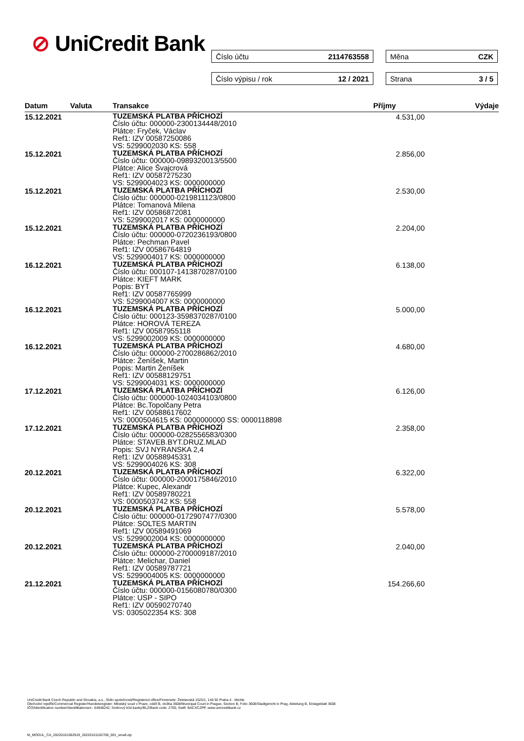⊘ UniCredit Bank Číslo účtu 2114763558 Měna CZK
Číslo výpisu / rok 12 / 2021 Strana 3 / 5
| Datum | Valuta | Transakce | Příjmy | Výdaje |
| --- | --- | --- | --- | --- |
| 15.12.2021 | | TUZEMSKÁ PLATBA PŘÍCHOZÍ Číslo účtu: 000000-2300134448/2010 Plátce: Fryček, Václav Ref1: IZV 00587250086 VS: 5299002030 KS: 558 | 4.531,00 | |
| 15.12.2021 | | TUZEMSKÁ PLATBA PŘÍCHOZÍ Číslo účtu: 000000-0989320013/5500 Plátce: Alice Švajcrová Ref1: IZV 00587275230 VS: 5299004023 KS: 0000000000 | 2.856,00 | |
| 15.12.2021 | | TUZEMSKÁ PLATBA PŘÍCHOZÍ Číslo účtu: 000000-0219811123/0800 Plátce: Tomanová Milena Ref1: IZV 00586872081 VS: 5299002017 KS: 0000000000 | 2.530,00 | |
| 15.12.2021 | | TUZEMSKÁ PLATBA PŘÍCHOZÍ Číslo účtu: 000000-0720236193/0800 Plátce: Pechman Pavel Ref1: IZV 00586764819 VS: 5299004017 KS: 0000000000 | 2.204,00 | |
| 16.12.2021 | | TUZEMSKÁ PLATBA PŘÍCHOZÍ Číslo účtu: 000107-1413870287/0100 Plátce: KIEFT MARK Popis: BYT Ref1: IZV 00587765999 VS: 5299004007 KS: 0000000000 | 6.138,00 | |
| 16.12.2021 | | TUZEMSKÁ PLATBA PŘÍCHOZÍ Číslo účtu: 000123-3598370287/0100 Plátce: HOROVÁ TEREZA Ref1: IZV 00587955118 VS: 5299002009 KS: 0000000000 | 5.000,00 | |
| 16.12.2021 | | TUZEMSKÁ PLATBA PŘÍCHOZÍ Číslo účtu: 000000-2700286862/2010 Plátce: Ženíšek, Martin Popis: Martin Ženíšek Ref1: IZV 00588129751 VS: 5299004031 KS: 0000000000 | 4.680,00 | |
| 17.12.2021 | | TUZEMSKÁ PLATBA PŘÍCHOZÍ Číslo účtu: 000000-1024034103/0800 Plátce: Bc.Topolčany Petra Ref1: IZV 00588617602 VS: 0000504615 KS: 0000000000 SS: 0000118898 | 6.126,00 | |
| 17.12.2021 | | TUZEMSKÁ PLATBA PŘÍCHOZÍ Číslo účtu: 000000-0282556583/0300 Plátce: STAVEB.BYT.DRUZ.MLAD Popis: SVJ NYRANSKA 2,4 Ref1: IZV 00588945331 VS: 5299004026 KS: 308 | 2.358,00 | |
| 20.12.2021 | | TUZEMSKÁ PLATBA PŘÍCHOZÍ Číslo účtu: 000000-2000175846/2010 Plátce: Kupec, Alexandr Ref1: IZV 00589780221 VS: 0000503742 KS: 558 | 6.322,00 | |
| 20.12.2021 | | TUZEMSKÁ PLATBA PŘÍCHOZÍ Číslo účtu: 000000-0172907477/0300 Plátce: SOLTES MARTIN Ref1: IZV 00589491069 VS: 5299002004 KS: 0000000000 | 5.578,00 | |
| 20.12.2021 | | TUZEMSKÁ PLATBA PŘÍCHOZÍ Číslo účtu: 000000-2700009187/2010 Plátce: Melichar, Daniel Ref1: IZV 00589787721 VS: 5299004005 KS: 0000000000 | 2.040,00 | |
| 21.12.2021 | | TUZEMSKÁ PLATBA PŘÍCHOZÍ Číslo účtu: 000000-0156080780/0300 Plátce: USP - SIPO Ref1: IZV 00590270740 VS: 0305022354 KS: 308 | 154.266,60 | |
UniCredit Bank Czech Republic and Slovakia, a.s., Sídlo společnosti/Registered office/Firmensitz: Želetavská 1525/1, 140 92 Praha 4 - Michle
Obchodní rejstřík/Commercial Register/Handelsregister: Městský soud v Praze, oddíl B, vložka 3608/Municipal Court in Prague, Section B, Folio 3608/Stadtgericht in Prag, Abteilung B, Einlageblatt 3608
IČO/Identification number/Identifikationsnr.: 64948242, Směrový kód banky/BLZ/Bank code: 2700, Swift: BACXCZPP, www.unicreditbank.cz
M_MODUL_CA_20220101062919_20220101102708_001_small.zip